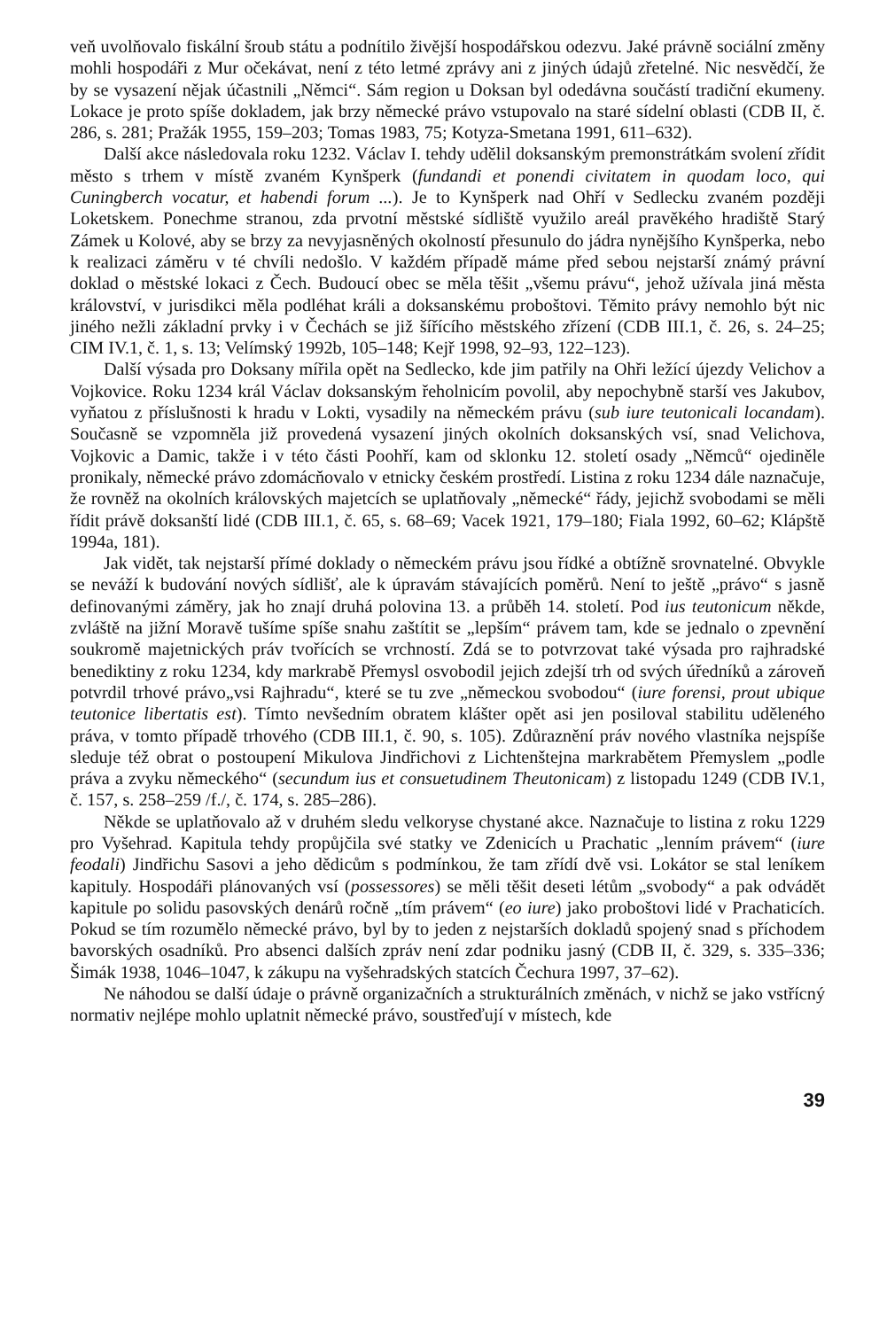veň uvolňovalo fiskální šroub státu a podnítilo živější hospodářskou odezvu. Jaké právně sociální změny mohli hospodáři z Mur očekávat, není z této letmé zprávy ani z jiných údajů zřetelné. Nic nesvědčí, že by se vysazení nějak účastnili „Němci“. Sám region u Doksan byl odedávna součástí tradiční ekumeny. Lokace je proto spíše dokladem, jak brzy německé právo vstupovalo na staré sídelní oblasti (CDB II, č. 286, s. 281; Pražák 1955, 159–203; Tomas 1983, 75; Kotyza-Smetana 1991, 611–632).
Další akce následovala roku 1232. Václav I. tehdy udělil doksanským premonstrátkám svolení zřídit město s trhem v místě zvaném Kynšperk (fundandi et ponendi civitatem in quodam loco, qui Cuningberch vocatur, et habendi forum ...). Je to Kynšperk nad Ohří v Sedlecku zvaném později Loketskem. Ponechme stranou, zda prvotní městské sídliště využilo areál pravěkého hradiště Starý Zámek u Kolové, aby se brzy za nevyjasněných okolností přesunulo do jádra nynějšího Kynšperka, nebo k realizaci záměru v té chvíli nedošlo. V každém případě máme před sebou nejstarší známý právní doklad o městské lokaci z Čech. Budoucí obec se měla těšit „všemu právu“, jehož užívala jiná města království, v jurisdikci měla podléhat králi a doksanskému proboštovi. Těmito právy nemohlo být nic jiného nežli základní prvky i v Čechách se již šířícího městského zřízení (CDB III.1, č. 26, s. 24–25; CIM IV.1, č. 1, s. 13; Velímský 1992b, 105–148; Kejř 1998, 92–93, 122–123).
Další výsada pro Doksany mířila opět na Sedlecko, kde jim patřily na Ohři ležící újezdy Velichov a Vojkovice. Roku 1234 král Václav doksanským řeholnicím povolil, aby nepochybně starší ves Jakubov, vyňatou z příslušnosti k hradu v Lokti, vysadily na německém právu (sub iure teutonicali locandam). Současně se vzpomněla již provedená vysazení jiných okolních doksanských vsí, snad Velichova, Vojkovic a Damic, takže i v této části Poohří, kam od sklonku 12. století osady „Němců“ ojediněle pronikaly, německé právo zdomácňovalo v etnicky českém prostředí. Listina z roku 1234 dále naznačuje, že rovněž na okolních královských majetcích se uplatňovaly „německé“ řády, jejichž svobodami se měli řídit právě doksanští lidé (CDB III.1, č. 65, s. 68–69; Vacek 1921, 179–180; Fiala 1992, 60–62; Klápště 1994a, 181).
Jak vidět, tak nejstarší přímé doklady o německém právu jsou řídké a obtížně srovnatelné. Obvykle se neváží k budování nových sídlišť, ale k úpravám stávajících poměrů. Není to ještě „právo“ s jasně definovanými záměry, jak ho znají druhá polovina 13. a průběh 14. století. Pod ius teutonicum někde, zvláště na jižní Moravě tušíme spíše snahu zaštítit se „lepším“ právem tam, kde se jednalo o zpevnění soukromě majetnických práv tvořících se vrchností. Zdá se to potvrzovat také výsada pro rajhradské benediktiny z roku 1234, kdy markrabě Přemysl osvobodil jejich zdejší trh od svých úředníků a zároveň potvrdil trhové právo„vsi Rajhradu“, které se tu zve „německou svobodou“ (iure forensi, prout ubique teutonice libertatis est). Tímto nevšedním obratem klášter opět asi jen posiloval stabilitu uděleného práva, v tomto případě trhového (CDB III.1, č. 90, s. 105). Zdůraznění práv nového vlastníka nejspíše sleduje též obrat o postoupení Mikulova Jindřichovi z Lichtenštejna markrabětem Přemyslem „podle práva a zvyku německého“ (secundum ius et consuetudinem Theutonicam) z listopadu 1249 (CDB IV.1, č. 157, s. 258–259 /f./, č. 174, s. 285–286).
Někde se uplatňovalo až v druhém sledu velkoryse chystané akce. Naznačuje to listina z roku 1229 pro Vyšehrad. Kapitula tehdy propůjčila své statky ve Zdenicích u Prachatic „lenním právem“ (iure feodali) Jindřichu Sasovi a jeho dědicům s podmínkou, že tam zřídí dvě vsi. Lokátor se stal leníkem kapituly. Hospodáři plánovaných vsí (possessores) se měli těšit deseti létům „svobody“ a pak odvádět kapitule po solidu pasovských denárů ročně „tím právem“ (eo iure) jako proboštovi lidé v Prachaticích. Pokud se tím rozumělo německé právo, byl by to jeden z nejstarších dokladů spojený snad s příchodem bavorských osadníků. Pro absenci dalších zpráv není zdar podniku jasný (CDB II, č. 329, s. 335–336; Šimák 1938, 1046–1047, k zákupu na vyšehradských statcích Čechura 1997, 37–62).
Ne náhodou se další údaje o právně organizačních a strukturálních změnách, v nichž se jako vstřícný normativ nejlépe mohlo uplatnit německé právo, soustřeďují v místech, kde
39